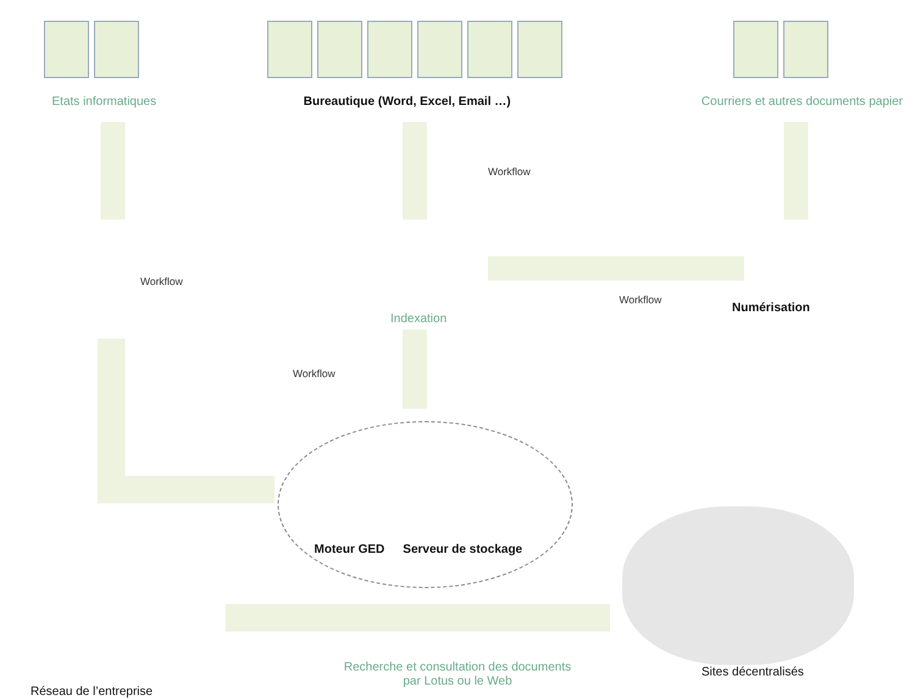Etats informatiques Bureautique (Word, Excel, Email …) Courriers et autres documents papier
Workflow
Workflow
Workflow
Numérisation
Indexation
Workflow
Moteur GED Serveur de stockage
Réseau de l’entreprise
Recherche et consultation des documents
par Lotus ou le Web
Sites décentralisés